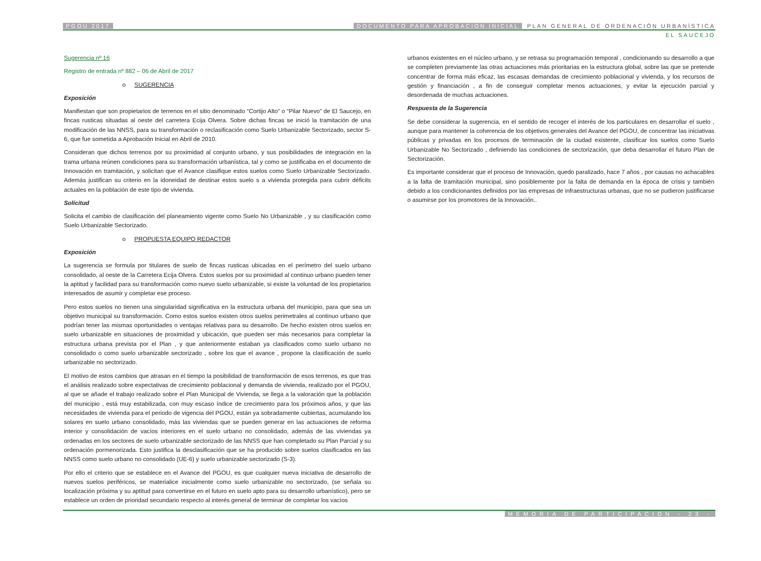PGOU 2017 DOCUMENTO PARA APROBACION INICIAL PLAN GENERAL DE ORDENACIÓN URBANÍSTICA
EL SAUCEJO
Sugerencia nº 16
Registro de entrada nº 882 – 06 de Abril de 2017
o SUGERENCIA
Exposición
Manifiestan que son propietarios de terrenos en el sitio denominado “Cortijo Alto” o “Pilar Nuevo” de El Saucejo, en fincas rusticas situadas al oeste del carretera Ecija Olvera. Sobre dichas fincas se inició la tramitación de una modificación de las NNSS, para su transformación o reclasificación como Suelo Urbanizable Sectorizado, sector S-6, que fue sometida a Aprobación Inicial en Abril de 2010.
Consideran que dichos terrenos por su proximidad al conjunto urbano, y sus posibilidades de integración en la trama urbana reúnen condiciones para su transformación urbanística, tal y como se justificaba en el documento de Innovación en tramitación, y solicitan que el Avance clasifique estos suelos como Suelo Urbanizable Sectorizado. Además justifican su criterio en la idoneidad de destinar estos suelo s a vivienda protegida para cubrir déficits actuales en la población de este tipo de vivienda.
Solicitud
Solicita el cambio de clasificación del planeamiento vigente como Suelo No Urbanizable , y su clasificación como Suelo Urbanizable Sectorizado.
o PROPUESTA EQUIPO REDACTOR
Exposición
La sugerencia se formula por titulares de suelo de fincas rusticas ubicadas en el perímetro del suelo urbano consolidado, al oeste de la Carretera Ecija Olvera. Estos suelos por su proximidad al continuo urbano pueden tener la aptitud y facilidad para su transformación como nuevo suelo urbanizable, si existe la voluntad de los propietarios interesados de asumir y completar ese proceso.
Pero estos suelos no tienen una singularidad significativa en la estructura urbana del municipio, para que sea un objetivo municipal su transformación. Como estos suelos existen otros suelos perimetrales al continuo urbano que podrían tener las mismas oportunidades o ventajas relativas para su desarrollo. De hecho existen otros suelos en suelo urbanizable en situaciones de proximidad y ubicación, que pueden ser más necesarios para completar la estructura urbana prevista por el Plan , y que anteriormente estaban ya clasificados como suelo urbano no consolidado o como suelo urbanizable sectorizado , sobre los que el avance , propone la clasificación de suelo urbanizable no sectorizado.
El motivo de estos cambios que atrasan en el tiempo la posibilidad de transformación de esos terrenos, es que tras el análisis realizado sobre expectativas de crecimiento poblacional y demanda de vivienda, realizado por el PGOU, al que se añade el trabajo realizado sobre el Plan Municipal de Vivienda, se llega a la valoración que la población del municipio , está muy estabilizada, con muy escaso índice de crecimiento para los próximos años, y que las necesidades de vivienda para el periodo de vigencia del PGOU, están ya sobradamente cubiertas, acumulando los solares en suelo urbano consolidado, más las viviendas que se pueden generar en las actuaciones de reforma interior y consolidación de vacíos interiores en el suelo urbano no consolidado, además de las viviendas ya ordenadas en los sectores de suelo urbanizable sectorizado de las NNSS que han completado su Plan Parcial y su ordenación pormenorizada. Esto justifica la desclasificación que se ha producido sobre suelos clasificados en las NNSS como suelo urbano no consolidado (UE-6) y suelo urbanizable sectorizado (S-3).
Por ello el criterio que se establece en el Avance del PGOU, es que cualquier nueva iniciativa de desarrollo de nuevos suelos periféricos, se materialice inicialmente como suelo urbanizable no sectorizado, (se señala su localización próxima y su aptitud para convertirse en el futuro en suelo apto para su desarrollo urbanístico), pero se establece un orden de prioridad secundario respecto al interés general de terminar de completar los vacíos
urbanos existentes en el núcleo urbano, y se retrasa su programación temporal , condicionando su desarrollo a que se completen previamente las otras actuaciones más prioritarias en la estructura global, sobre las que se pretende concentrar de forma más eficaz, las escasas demandas de crecimiento poblacional y vivienda, y los recursos de gestión y financiación , a fin de conseguir completar menos actuaciones, y evitar la ejecución parcial y desordenada de muchas actuaciones.
Respuesta de la Sugerencia
Se debe considerar la sugerencia, en el sentido de recoger el interés de los particulares en desarrollar el suelo , aunque para mantener la coherencia de los objetivos generales del Avance del PGOU, de concentrar las iniciativas públicas y privadas en los procesos de terminación de la ciudad existente, clasificar los suelos como Suelo Urbanizable No Sectorizado , definiendo las condiciones de sectorización, que deba desarrollar el futuro Plan de Sectorización.
Es importante considerar que el proceso de Innovación, quedo paralizado, hace 7 años , por causas no achacables a la falta de tramitación municipal, sino posiblemente por la falta de demanda en la época de crisis y también debido a los condicionantes definidos por las empresas de infraestructuras urbanas, que no se pudieron justificarse o asumirse por los promotores de la Innovación..
MEMORIA DE PARTICIPACION - 23 -